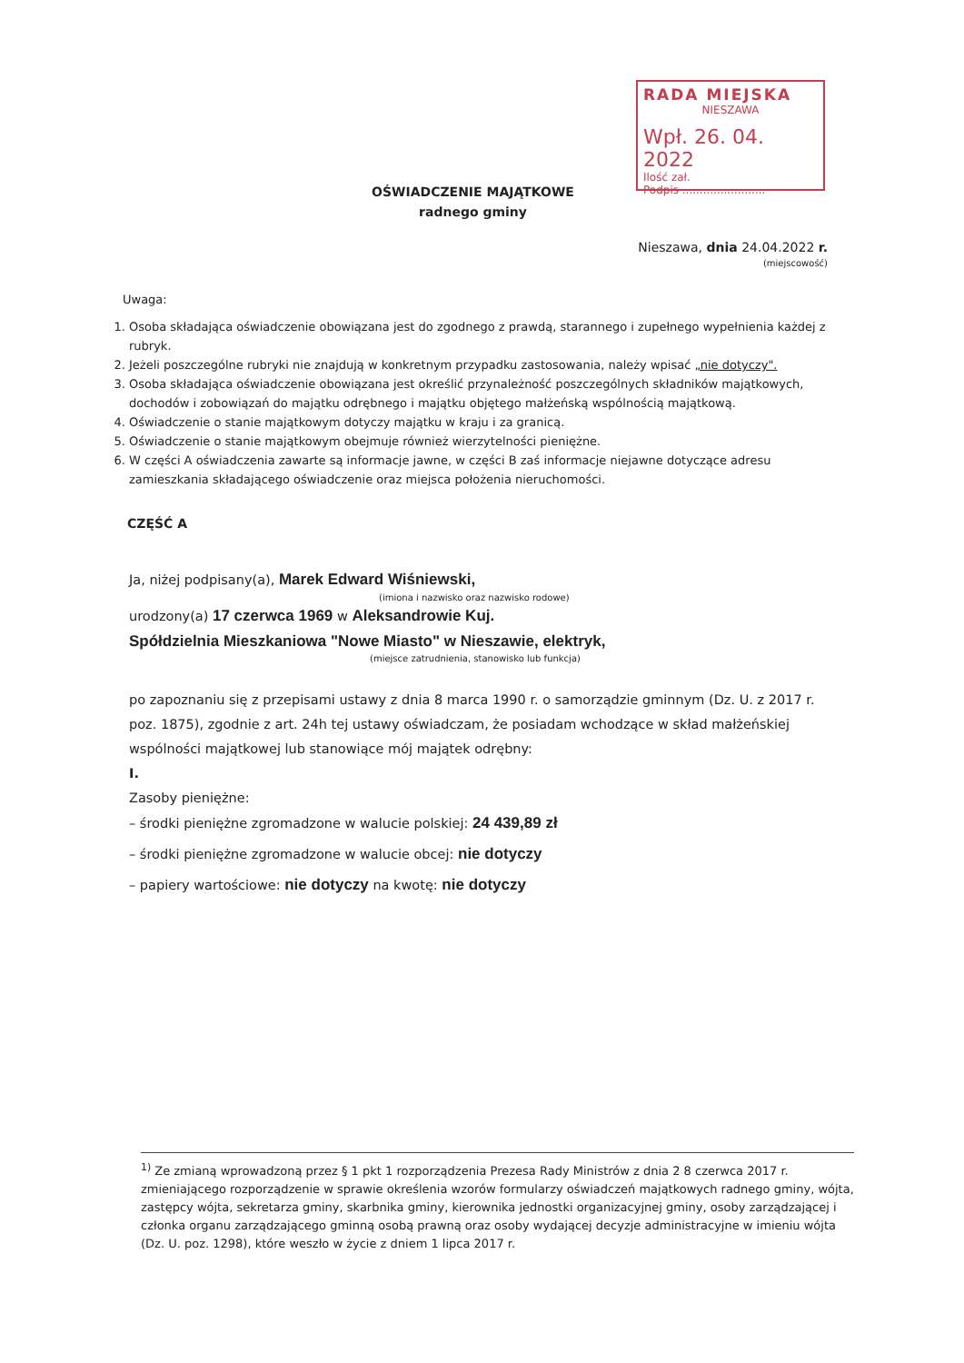RADA MIEJSKA
NIESZAWA
Wpł. 26. 04. 2022
Ilość zał.
Podpis ........................
OŚWIADCZENIE MAJĄTKOWE
radnego gminy
Nieszawa, dnia 24.04.2022 r.
(miejscowość)
Uwaga:
1. Osoba składająca oświadczenie obowiązana jest do zgodnego z prawdą, starannego i zupełnego wypełnienia każdej z rubryk.
2. Jeżeli poszczególne rubryki nie znajdują w konkretnym przypadku zastosowania, należy wpisać „nie dotyczy".
3. Osoba składająca oświadczenie obowiązana jest określić przynależność poszczególnych składników majątkowych, dochodów i zobowiązań do majątku odrębnego i majątku objętego małżeńską wspólnością majątkową.
4. Oświadczenie o stanie majątkowym dotyczy majątku w kraju i za granicą.
5. Oświadczenie o stanie majątkowym obejmuje również wierzytelności pieniężne.
6. W części A oświadczenia zawarte są informacje jawne, w części B zaś informacje niejawne dotyczące adresu zamieszkania składającego oświadczenie oraz miejsca położenia nieruchomości.
CZĘŚĆ A
Ja, niżej podpisany(a), Marek Edward Wiśniewski,
(imiona i nazwisko oraz nazwisko rodowe)
urodzony(a) 17 czerwca 1969 w Aleksandrowie Kuj.
Spółdzielnia Mieszkaniowa "Nowe Miasto" w Nieszawie, elektryk,
(miejsce zatrudnienia, stanowisko lub funkcja)
po zapoznaniu się z przepisami ustawy z dnia 8 marca 1990 r. o samorządzie gminnym (Dz. U. z 2017 r. poz. 1875), zgodnie z art. 24h tej ustawy oświadczam, że posiadam wchodzące w skład małżeńskiej wspólności majątkowej lub stanowiące mój majątek odrębny:
I.
Zasoby pieniężne:
– środki pieniężne zgromadzone w walucie polskiej: 24 439,89 zł
– środki pieniężne zgromadzone w walucie obcej: nie dotyczy
– papiery wartościowe: nie dotyczy na kwotę: nie dotyczy
<sup>1)</sup> Ze zmianą wprowadzoną przez § 1 pkt 1 rozporządzenia Prezesa Rady Ministrów z dnia 2 8 czerwca 2017 r. zmieniającego rozporządzenie w sprawie określenia wzorów formularzy oświadczeń majątkowych radnego gminy, wójta, zastępcy wójta, sekretarza gminy, skarbnika gminy, kierownika jednostki organizacyjnej gminy, osoby zarządzającej i członka organu zarządzającego gminną osobą prawną oraz osoby wydającej decyzje administracyjne w imieniu wójta (Dz. U. poz. 1298), które weszło w życie z dniem 1 lipca 2017 r.